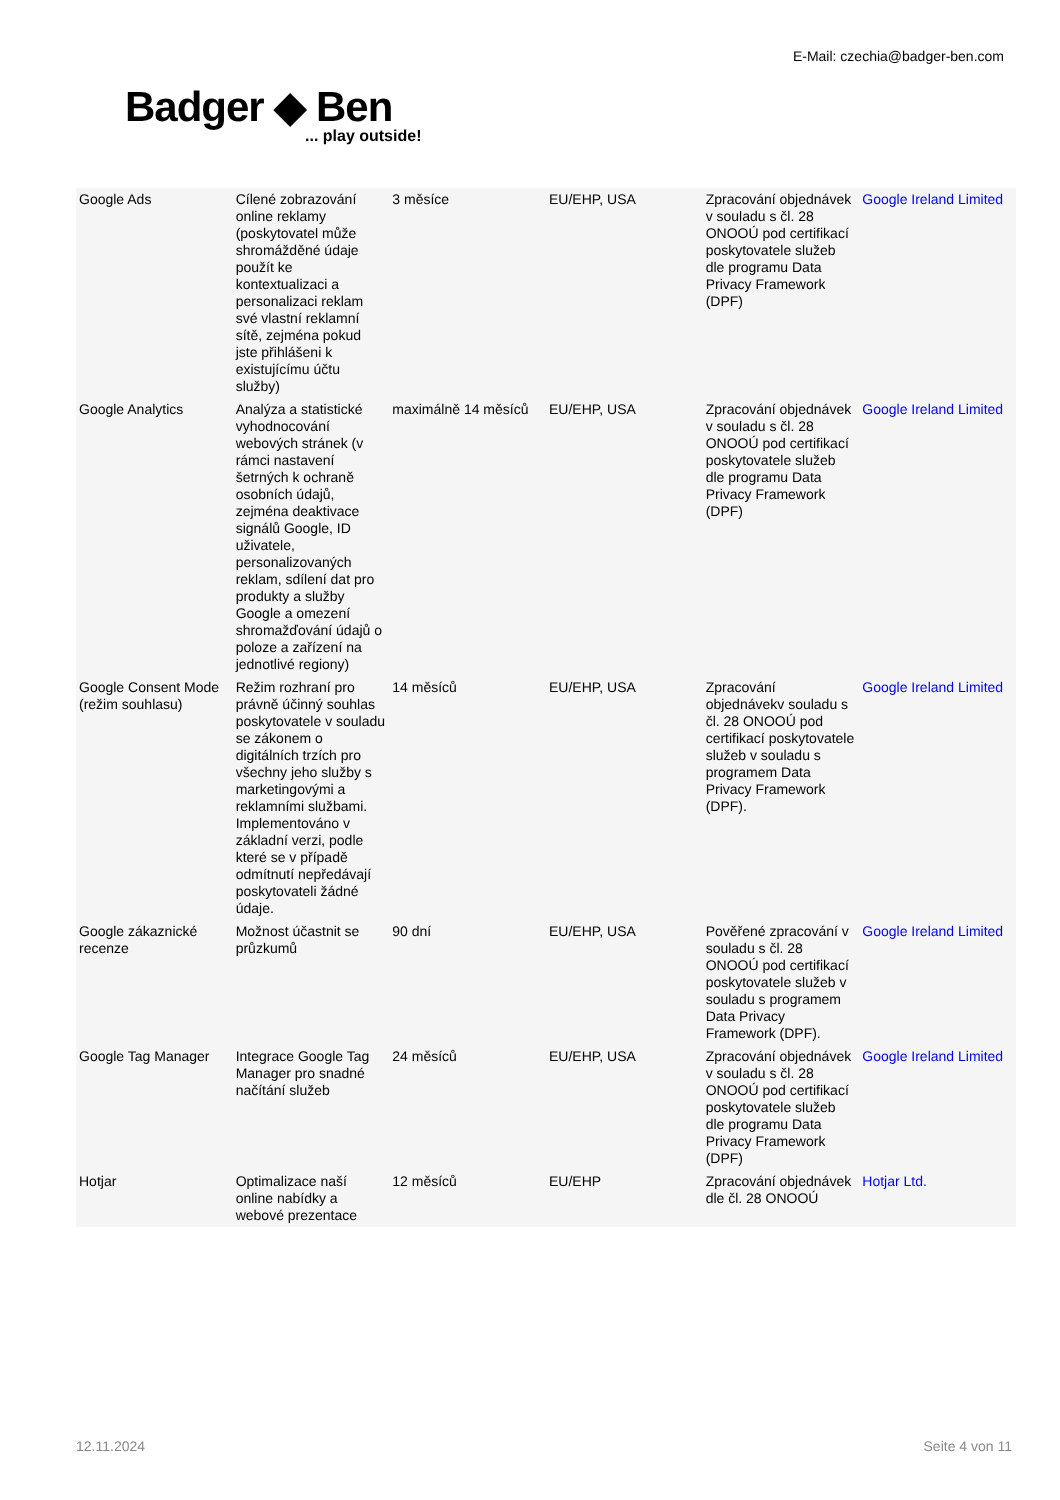E-Mail: czechia@badger-ben.com
Badger ◆ Ben... play outside!
| Google Ads | Cílené zobrazování online reklamy (poskytovatel může shromážděné údaje použít ke kontextualizaci a personalizaci reklam své vlastní reklamní sítě, zejména pokud jste přihlášeni k existujícímu účtu služby) | 3 měsíce | EU/EHP, USA | Zpracování objednávek v souladu s čl. 28 ONOOÚ pod certifikací poskytovatele služeb dle programu Data Privacy Framework (DPF) | Google Ireland Limited |
| Google Analytics | Analýza a statistické vyhodnocování webových stránek (v rámci nastavení šetrných k ochraně osobních údajů, zejména deaktivace signálů Google, ID uživatele, personalizovaných reklam, sdílení dat pro produkty a služby Google a omezení shromažďování údajů o poloze a zařízení na jednotlivé regiony) | maximálně 14 měsíců | EU/EHP, USA | Zpracování objednávek v souladu s čl. 28 ONOOÚ pod certifikací poskytovatele služeb dle programu Data Privacy Framework (DPF) | Google Ireland Limited |
| Google Consent Mode (režim souhlasu) | Režim rozhraní pro právně účinný souhlas poskytovatele v souladu se zákonem o digitálních trzích pro všechny jeho služby s marketingovými a reklamními službami. Implementováno v základní verzi, podle které se v případě odmítnutí nepředávají poskytovateli žádné údaje. | 14 měsíců | EU/EHP, USA | Zpracování objednávekv souladu s čl. 28 ONOOÚ pod certifikací poskytovatele služeb v souladu s programem Data Privacy Framework (DPF). | Google Ireland Limited |
| Google zákaznické recenze | Možnost účastnit se průzkumů | 90 dní | EU/EHP, USA | Pověřené zpracování v souladu s čl. 28 ONOOÚ pod certifikací poskytovatele služeb v souladu s programem Data Privacy Framework (DPF). | Google Ireland Limited |
| Google Tag Manager | Integrace Google Tag Manager pro snadné načítání služeb | 24 měsíců | EU/EHP, USA | Zpracování objednávek v souladu s čl. 28 ONOOÚ pod certifikací poskytovatele služeb dle programu Data Privacy Framework (DPF) | Google Ireland Limited |
| Hotjar | Optimalizace naší online nabídky a webové prezentace | 12 měsíců | EU/EHP | Zpracování objednávek dle čl. 28 ONOOÚ | Hotjar Ltd. |
12.11.2024 Seite 4 von 11